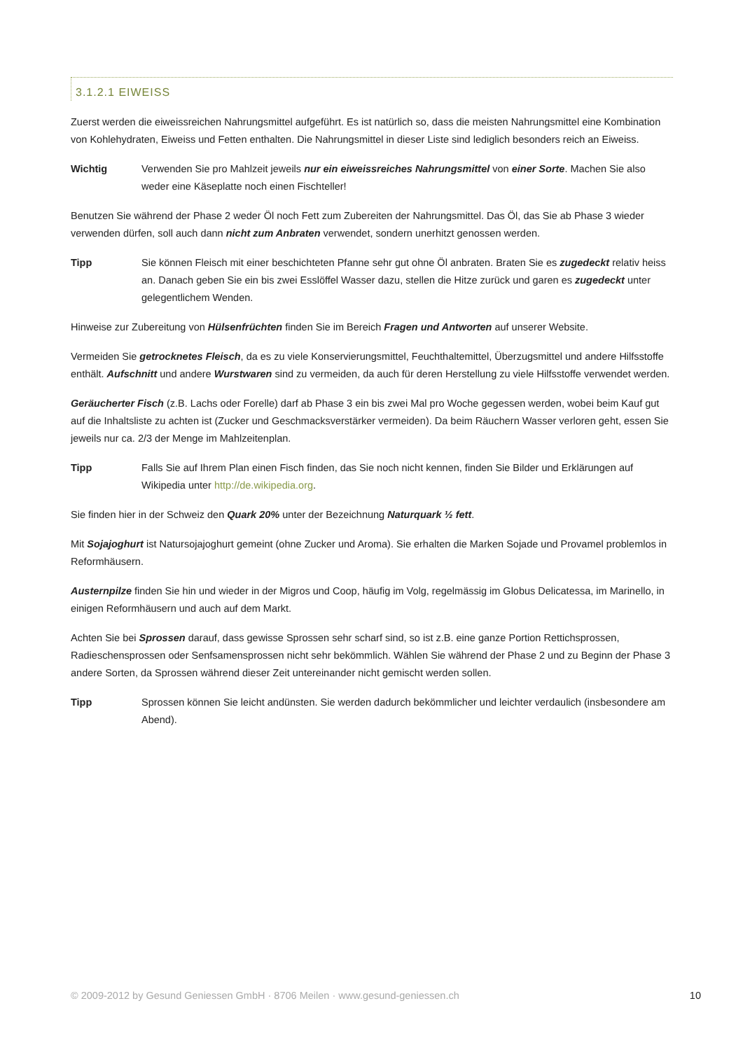3.1.2.1 EIWEISS
Zuerst werden die eiweissreichen Nahrungsmittel aufgeführt. Es ist natürlich so, dass die meisten Nahrungsmittel eine Kombination von Kohlehydraten, Eiweiss und Fetten enthalten. Die Nahrungsmittel in dieser Liste sind lediglich besonders reich an Eiweiss.
Wichtig Verwenden Sie pro Mahlzeit jeweils nur ein eiweissreiches Nahrungsmittel von einer Sorte. Machen Sie also weder eine Käseplatte noch einen Fischteller!
Benutzen Sie während der Phase 2 weder Öl noch Fett zum Zubereiten der Nahrungsmittel. Das Öl, das Sie ab Phase 3 wieder verwenden dürfen, soll auch dann nicht zum Anbraten verwendet, sondern unerhitzt genossen werden.
Tipp Sie können Fleisch mit einer beschichteten Pfanne sehr gut ohne Öl anbraten. Braten Sie es zugedeckt relativ heiss an. Danach geben Sie ein bis zwei Esslöffel Wasser dazu, stellen die Hitze zurück und garen es zugedeckt unter gelegentlichem Wenden.
Hinweise zur Zubereitung von Hülsenfrüchten finden Sie im Bereich Fragen und Antworten auf unserer Website.
Vermeiden Sie getrocknetes Fleisch, da es zu viele Konservierungsmittel, Feuchthaltemittel, Überzugsmittel und andere Hilfsstoffe enthält. Aufschnitt und andere Wurstwaren sind zu vermeiden, da auch für deren Herstellung zu viele Hilfsstoffe verwendet werden.
Geräucherter Fisch (z.B. Lachs oder Forelle) darf ab Phase 3 ein bis zwei Mal pro Woche gegessen werden, wobei beim Kauf gut auf die Inhaltsliste zu achten ist (Zucker und Geschmacksverstärker vermeiden). Da beim Räuchern Wasser verloren geht, essen Sie jeweils nur ca. 2/3 der Menge im Mahlzeitenplan.
Tipp Falls Sie auf Ihrem Plan einen Fisch finden, das Sie noch nicht kennen, finden Sie Bilder und Erklärungen auf Wikipedia unter http://de.wikipedia.org.
Sie finden hier in der Schweiz den Quark 20% unter der Bezeichnung Naturquark ½ fett.
Mit Sojajoghurt ist Natursojajoghurt gemeint (ohne Zucker und Aroma). Sie erhalten die Marken Sojade und Provamel problemlos in Reformhäusern.
Austernpilze finden Sie hin und wieder in der Migros und Coop, häufig im Volg, regelmässig im Globus Delicatessa, im Marinello, in einigen Reformhäusern und auch auf dem Markt.
Achten Sie bei Sprossen darauf, dass gewisse Sprossen sehr scharf sind, so ist z.B. eine ganze Portion Rettichsprossen, Radieschensprossen oder Senfsamensprossen nicht sehr bekömmlich. Wählen Sie während der Phase 2 und zu Beginn der Phase 3 andere Sorten, da Sprossen während dieser Zeit untereinander nicht gemischt werden sollen.
Tipp Sprossen können Sie leicht andünsten. Sie werden dadurch bekömmlicher und leichter verdaulich (insbesondere am Abend).
© 2009-2012 by Gesund Geniessen GmbH · 8706 Meilen · www.gesund-geniessen.ch 10